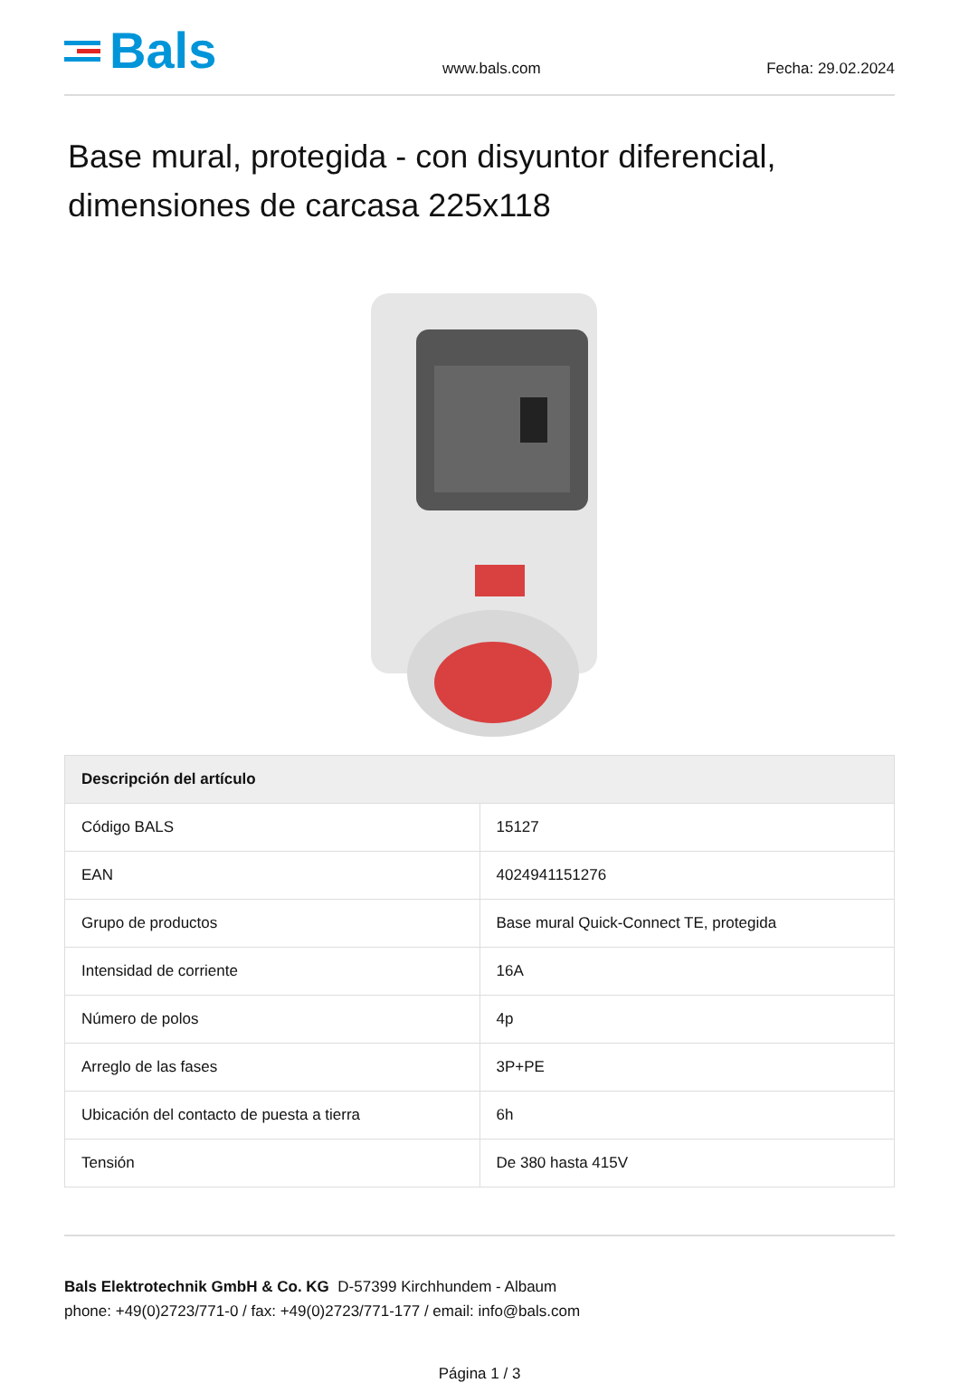Bals
www.bals.com Fecha: 29.02.2024
Base mural, protegida - con disyuntor diferencial, dimensiones de carcasa 225x118
| Descripción del artículo | |
| --- | --- |
| Código BALS | 15127 |
| EAN | 4024941151276 |
| Grupo de productos | Base mural Quick-Connect TE, protegida |
| Intensidad de corriente | 16A |
| Número de polos | 4p |
| Arreglo de las fases | 3P+PE |
| Ubicación del contacto de puesta a tierra | 6h |
| Tensión | De 380 hasta 415V |
Bals Elektrotechnik GmbH & Co. KG D-57399 Kirchhundem - Albaum
phone: +49(0)2723/771-0 / fax: +49(0)2723/771-177 / email: info@bals.com
Página 1 / 3